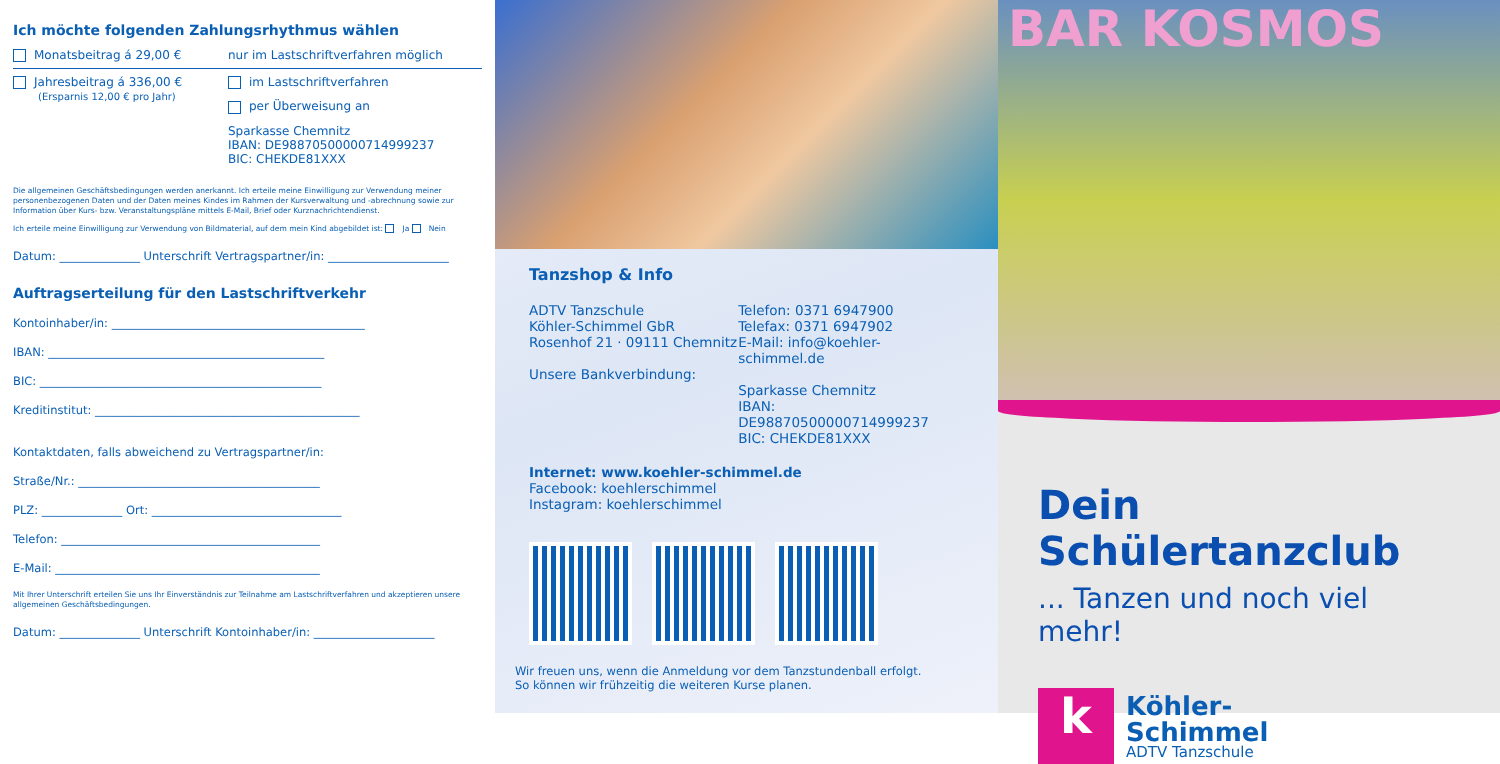Ich möchte folgenden Zahlungsrhythmus wählen
Monatsbeitrag á 29,00 € nur im Lastschriftverfahren möglich
Jahresbeitrag á 336,00 €
(Ersparnis 12,00 € pro Jahr)
im Lastschriftverfahren
per Überweisung an
Sparkasse Chemnitz
IBAN: DE98870500000714999237
BIC: CHEKDE81XXX
Die allgemeinen Geschäftsbedingungen werden anerkannt. Ich erteile meine Einwilligung zur Verwendung meiner personenbezogenen Daten und der Daten meines Kindes im Rahmen der Kursverwaltung und -abrechnung sowie zur Information über Kurs- bzw. Veranstaltungspläne mittels E-Mail, Brief oder Kurznachrichtendienst.
Ich erteile meine Einwilligung zur Verwendung von Bildmaterial, auf dem mein Kind abgebildet ist: Ja Nein
Datum: ______________ Unterschrift Vertragspartner/in: _____________________
Auftragserteilung für den Lastschriftverkehr
Kontoinhaber/in: ____________________________________________
IBAN: ________________________________________________
BIC: _________________________________________________
Kreditinstitut: ______________________________________________
Kontaktdaten, falls abweichend zu Vertragspartner/in:
Straße/Nr.: __________________________________________
PLZ: ______________ Ort: _________________________________
Telefon: _____________________________________________
E-Mail: ______________________________________________
Mit Ihrer Unterschrift erteilen Sie uns Ihr Einverständnis zur Teilnahme am Lastschriftverfahren und akzeptieren unsere allgemeinen Geschäftsbedingungen.
Datum: ______________ Unterschrift Kontoinhaber/in: _____________________
Tanzshop & Info
ADTV Tanzschule
Köhler-Schimmel GbR
Rosenhof 21 · 09111 Chemnitz
Unsere Bankverbindung:
Telefon: 0371 6947900
Telefax: 0371 6947902
E-Mail: info@koehler-schimmel.de
Sparkasse Chemnitz
IBAN: DE98870500000714999237
BIC: CHEKDE81XXX
Internet: www.koehler-schimmel.de
Facebook: koehlerschimmel
Instagram: koehlerschimmel
Wir freuen uns, wenn die Anmeldung vor dem Tanzstundenball erfolgt.
So können wir frühzeitig die weiteren Kurse planen.
BAR KOSMOS
Dein Schülertanzclub
... Tanzen und noch viel mehr!
k
Köhler-
Schimmel
ADTV Tanzschule